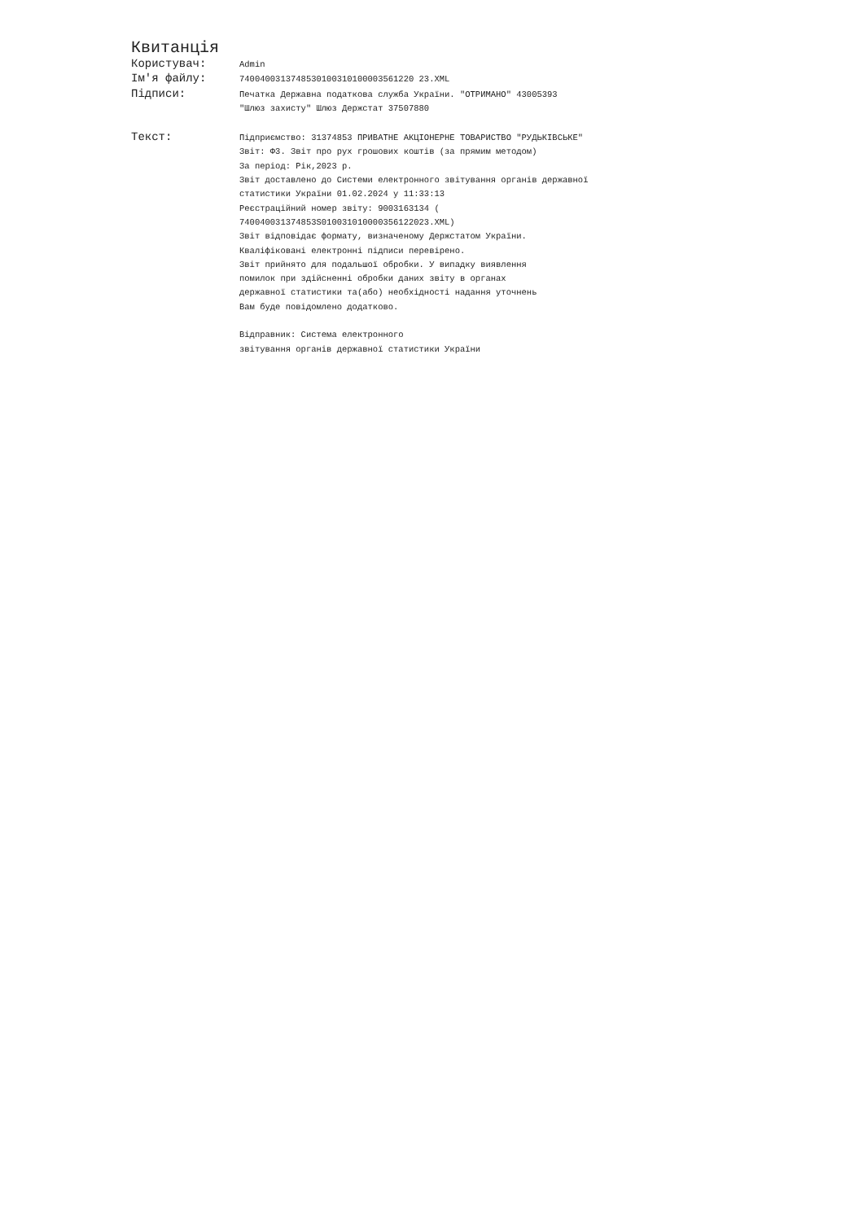Квитанція
Користувач:
Admin
Ім'я файлу:
7400400313748530100310100003561220 23.XML
Підписи:
Печатка Державна податкова служба України. "ОТРИМАНО" 43005393
"Шлюз захисту" Шлюз Держстат 37507880
Текст:
Підприємство: 31374853 ПРИВАТНЕ АКЦІОНЕРНЕ ТОВАРИСТВО "РУДЬКІВСЬКЕ"
Звіт: Ф3. Звіт про рух грошових коштів (за прямим методом)
За період: Рік,2023 р.
Звіт доставлено до Системи електронного звітування органів державної
статистики України 01.02.2024 у 11:33:13
Реєстраційний номер звіту: 9003163134 (
740040031374853S010031010000356122023.XML)
Звіт відповідає формату, визначеному Держстатом України.
Кваліфіковані електронні підписи перевірено.
Звіт прийнято для подальшої обробки. У випадку виявлення
помилок при здійсненні обробки даних звіту в органах
державної статистики та(або) необхідності надання уточнень
Вам буде повідомлено додатково.
Відправник: Система електронного
звітування органів державної статистики України